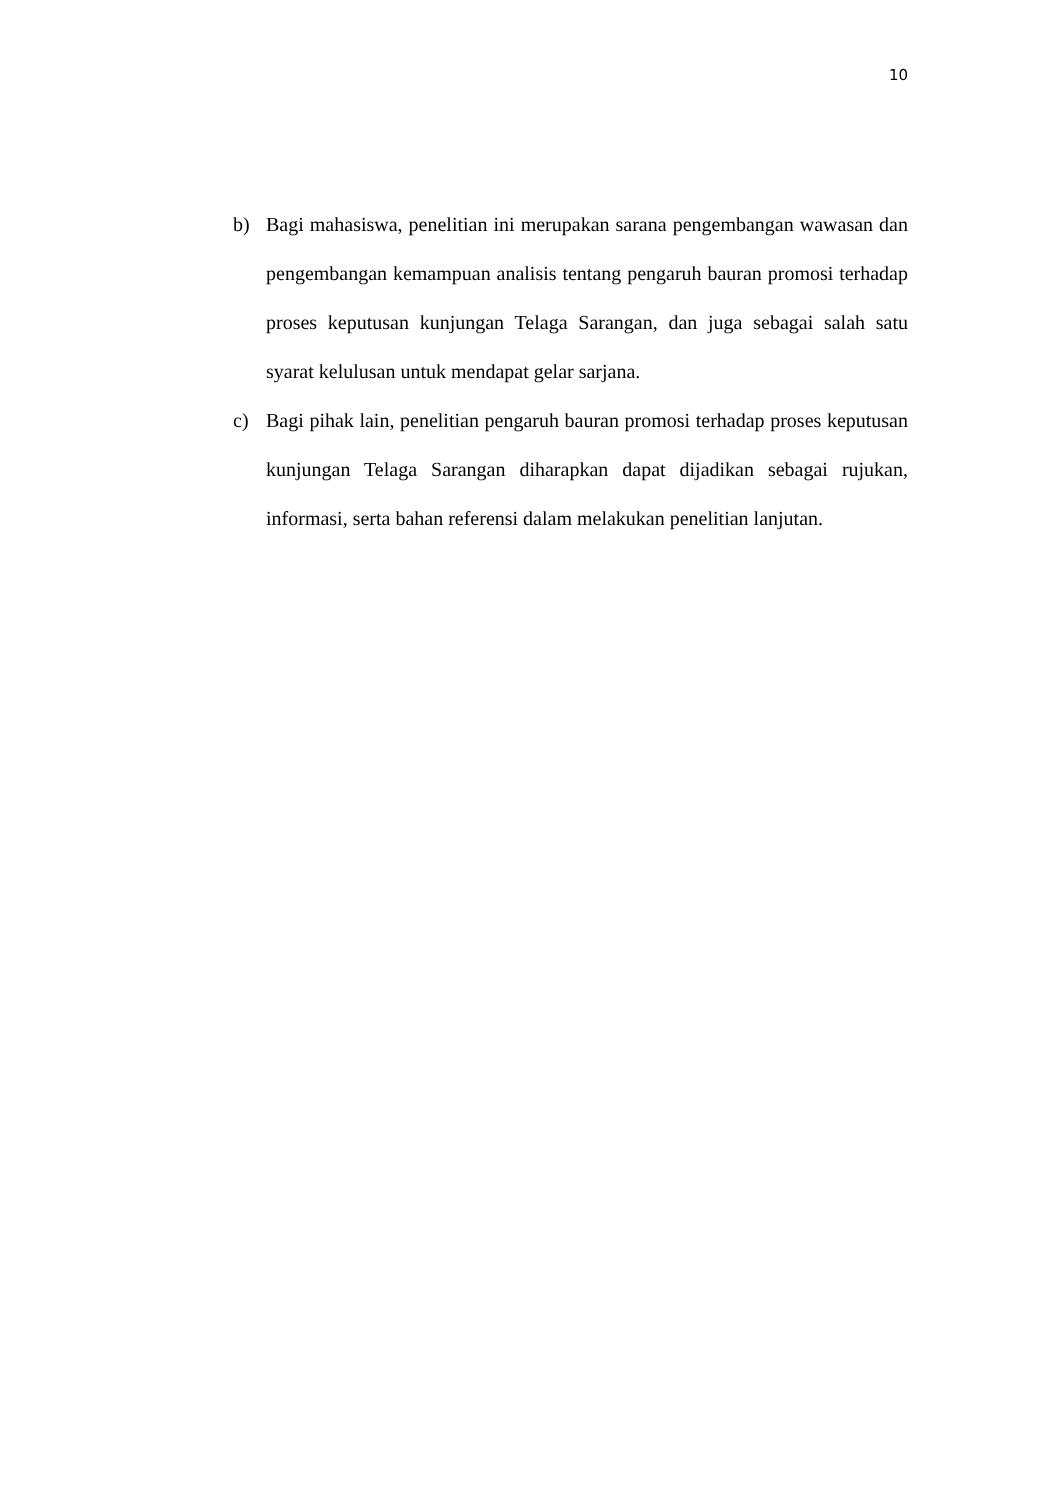10
b) Bagi mahasiswa, penelitian ini merupakan sarana pengembangan wawasan dan pengembangan kemampuan analisis tentang pengaruh bauran promosi terhadap proses keputusan kunjungan Telaga Sarangan, dan juga sebagai salah satu syarat kelulusan untuk mendapat gelar sarjana.
c) Bagi pihak lain, penelitian pengaruh bauran promosi terhadap proses keputusan kunjungan Telaga Sarangan diharapkan dapat dijadikan sebagai rujukan, informasi, serta bahan referensi dalam melakukan penelitian lanjutan.